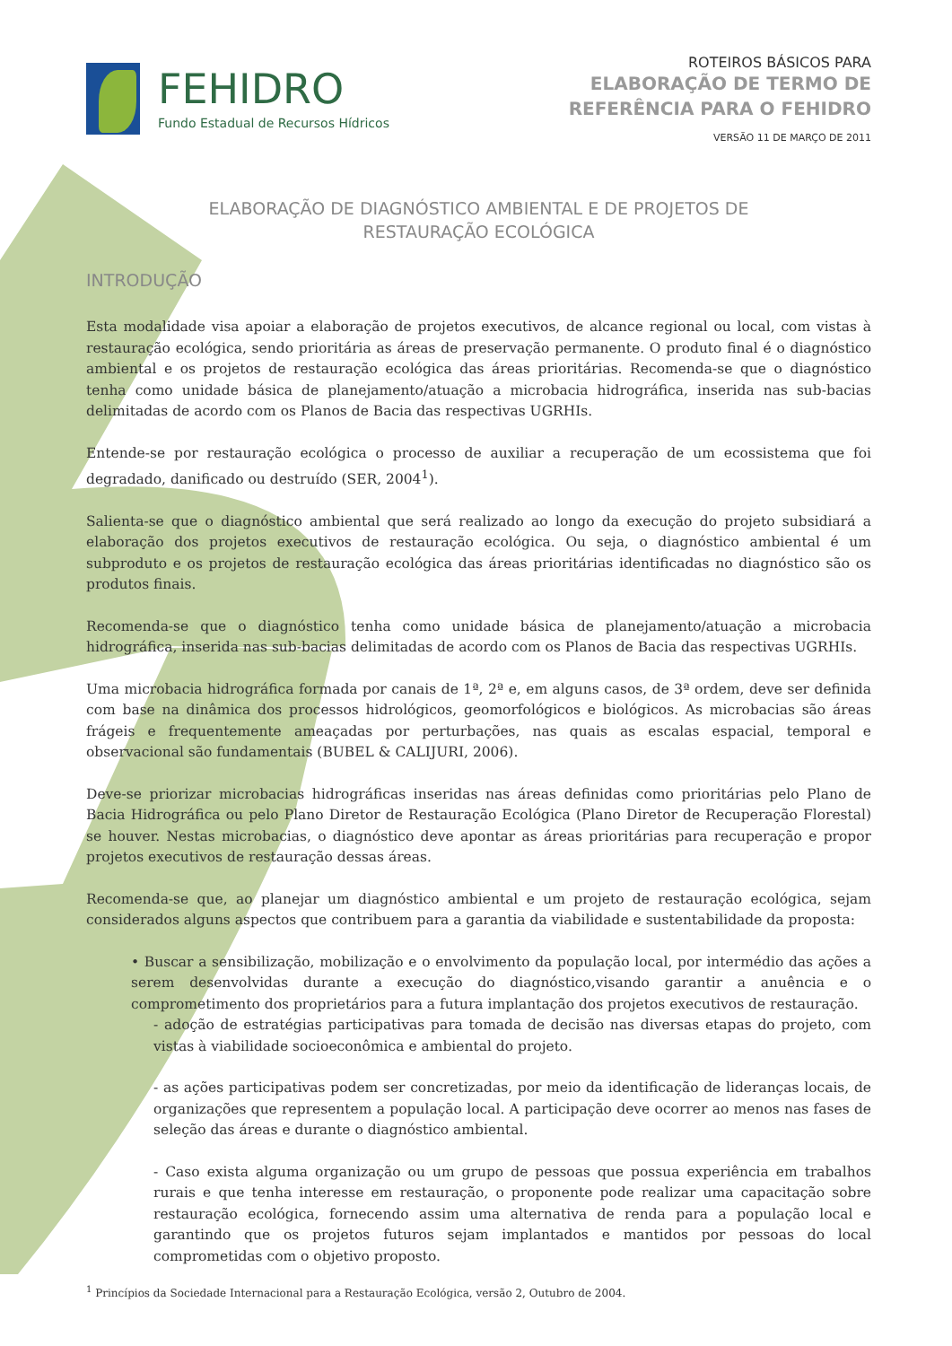FEHIDRO
Fundo Estadual de Recursos Hídricos
ROTEIROS BÁSICOS PARA
ELABORAÇÃO DE TERMO DE
REFERÊNCIA PARA O FEHIDRO
VERSÃO 11 DE MARÇO DE 2011
ELABORAÇÃO DE DIAGNÓSTICO AMBIENTAL E DE PROJETOS DE
RESTAURAÇÃO ECOLÓGICA
INTRODUÇÃO
Esta modalidade visa apoiar a elaboração de projetos executivos, de alcance regional ou local, com vistas à restauração ecológica, sendo prioritária as áreas de preservação permanente. O produto final é o diagnóstico ambiental e os projetos de restauração ecológica das áreas prioritárias. Recomenda-se que o diagnóstico tenha como unidade básica de planejamento/atuação a microbacia hidrográfica, inserida nas sub-bacias delimitadas de acordo com os Planos de Bacia das respectivas UGRHIs.
Entende-se por restauração ecológica o processo de auxiliar a recuperação de um ecossistema que foi degradado, danificado ou destruído (SER, 2004<sup>1</sup>).
Salienta-se que o diagnóstico ambiental que será realizado ao longo da execução do projeto subsidiará a elaboração dos projetos executivos de restauração ecológica. Ou seja, o diagnóstico ambiental é um subproduto e os projetos de restauração ecológica das áreas prioritárias identificadas no diagnóstico são os produtos finais.
Recomenda-se que o diagnóstico tenha como unidade básica de planejamento/atuação a microbacia hidrográfica, inserida nas sub-bacias delimitadas de acordo com os Planos de Bacia das respectivas UGRHIs.
Uma microbacia hidrográfica formada por canais de 1ª, 2ª e, em alguns casos, de 3ª ordem, deve ser definida com base na dinâmica dos processos hidrológicos, geomorfológicos e biológicos. As microbacias são áreas frágeis e frequentemente ameaçadas por perturbações, nas quais as escalas espacial, temporal e observacional são fundamentais (BUBEL & CALIJURI, 2006).
Deve-se priorizar microbacias hidrográficas inseridas nas áreas definidas como prioritárias pelo Plano de Bacia Hidrográfica ou pelo Plano Diretor de Restauração Ecológica (Plano Diretor de Recuperação Florestal) se houver. Nestas microbacias, o diagnóstico deve apontar as áreas prioritárias para recuperação e propor projetos executivos de restauração dessas áreas.
Recomenda-se que, ao planejar um diagnóstico ambiental e um projeto de restauração ecológica, sejam considerados alguns aspectos que contribuem para a garantia da viabilidade e sustentabilidade da proposta:
• Buscar a sensibilização, mobilização e o envolvimento da população local, por intermédio das ações a serem desenvolvidas durante a execução do diagnóstico,visando garantir a anuência e o comprometimento dos proprietários para a futura implantação dos projetos executivos de restauração.
- adoção de estratégias participativas para tomada de decisão nas diversas etapas do projeto, com vistas à viabilidade socioeconômica e ambiental do projeto.
- as ações participativas podem ser concretizadas, por meio da identificação de lideranças locais, de organizações que representem a população local. A participação deve ocorrer ao menos nas fases de seleção das áreas e durante o diagnóstico ambiental.
- Caso exista alguma organização ou um grupo de pessoas que possua experiência em trabalhos rurais e que tenha interesse em restauração, o proponente pode realizar uma capacitação sobre restauração ecológica, fornecendo assim uma alternativa de renda para a população local e garantindo que os projetos futuros sejam implantados e mantidos por pessoas do local comprometidas com o objetivo proposto.
<sup>1</sup> Princípios da Sociedade Internacional para a Restauração Ecológica, versão 2, Outubro de 2004.